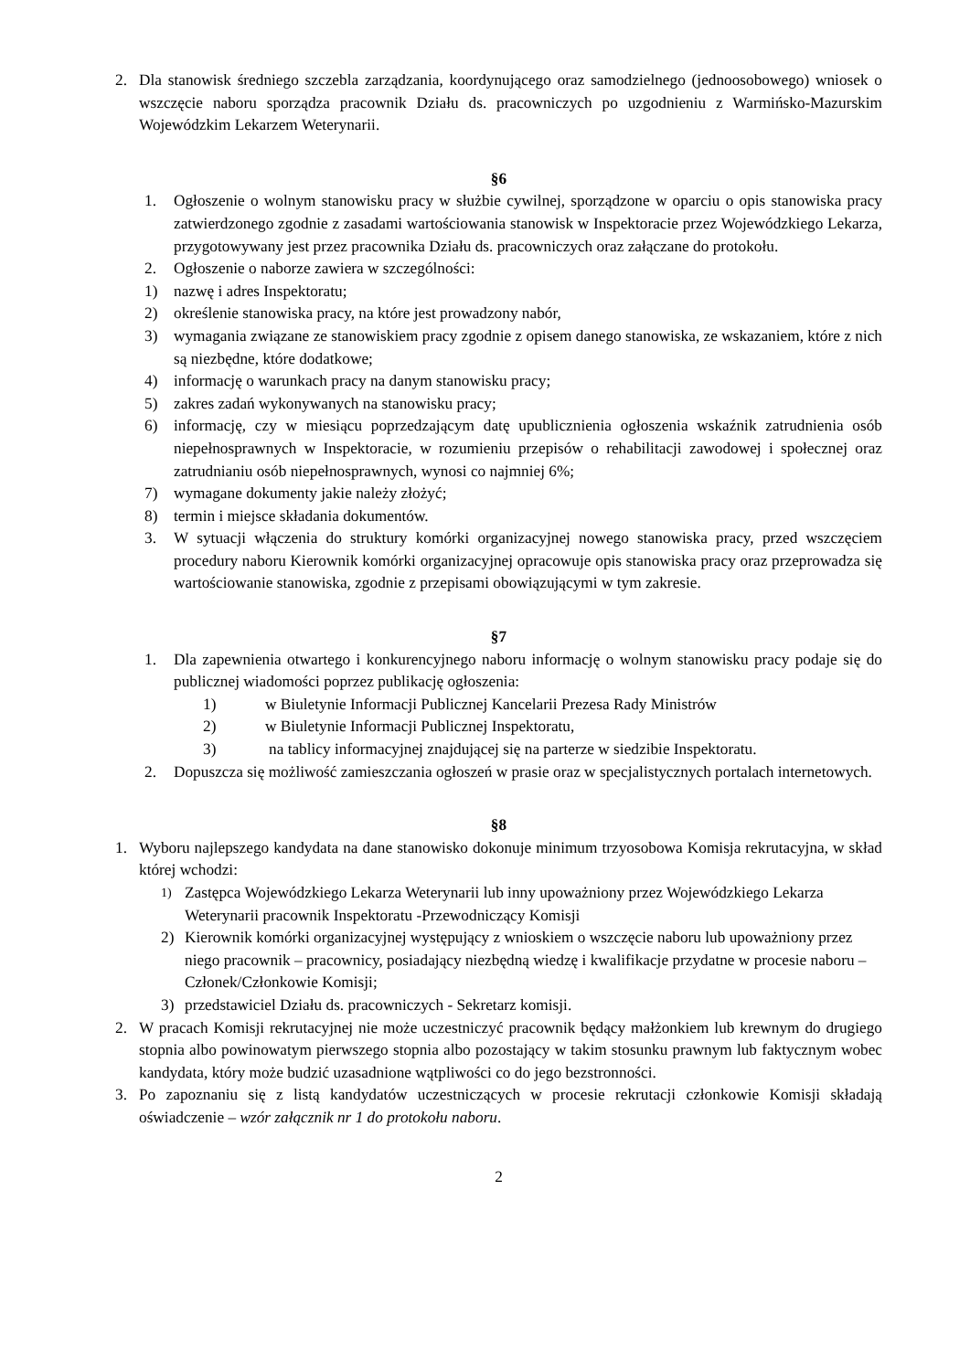2. Dla stanowisk średniego szczebla zarządzania, koordynującego oraz samodzielnego (jednoosobowego) wniosek o wszczęcie naboru sporządza pracownik Działu ds. pracowniczych po uzgodnieniu z Warmińsko-Mazurskim Wojewódzkim Lekarzem Weterynarii.
§6
1. Ogłoszenie o wolnym stanowisku pracy w służbie cywilnej, sporządzone w oparciu o opis stanowiska pracy zatwierdzonego zgodnie z zasadami wartościowania stanowisk w Inspektoracie przez Wojewódzkiego Lekarza, przygotowywany jest przez pracownika Działu ds. pracowniczych oraz załączane do protokołu.
2. Ogłoszenie o naborze zawiera w szczególności:
1) nazwę i adres Inspektoratu;
2) określenie stanowiska pracy, na które jest prowadzony nabór,
3) wymagania związane ze stanowiskiem pracy zgodnie z opisem danego stanowiska, ze wskazaniem, które z nich są niezbędne, które dodatkowe;
4) informację o warunkach pracy na danym stanowisku pracy;
5) zakres zadań wykonywanych na stanowisku pracy;
6) informację, czy w miesiącu poprzedzającym datę upublicznienia ogłoszenia wskaźnik zatrudnienia osób niepełnosprawnych w Inspektoracie, w rozumieniu przepisów o rehabilitacji zawodowej i społecznej oraz zatrudnianiu osób niepełnosprawnych, wynosi co najmniej 6%;
7) wymagane dokumenty jakie należy złożyć;
8) termin i miejsce składania dokumentów.
3. W sytuacji włączenia do struktury komórki organizacyjnej nowego stanowiska pracy, przed wszczęciem procedury naboru Kierownik komórki organizacyjnej opracowuje opis stanowiska pracy oraz przeprowadza się wartościowanie stanowiska, zgodnie z przepisami obowiązującymi w tym zakresie.
§7
1. Dla zapewnienia otwartego i konkurencyjnego naboru informację o wolnym stanowisku pracy podaje się do publicznej wiadomości poprzez publikację ogłoszenia:
1) w Biuletynie Informacji Publicznej Kancelarii Prezesa Rady Ministrów
2) w Biuletynie Informacji Publicznej Inspektoratu,
3) na tablicy informacyjnej znajdującej się na parterze w siedzibie Inspektoratu.
2. Dopuszcza się możliwość zamieszczania ogłoszeń w prasie oraz w specjalistycznych portalach internetowych.
§8
1. Wyboru najlepszego kandydata na dane stanowisko dokonuje minimum trzyosobowa Komisja rekrutacyjna, w skład której wchodzi:
1) Zastępca Wojewódzkiego Lekarza Weterynarii lub inny upoważniony przez Wojewódzkiego Lekarza Weterynarii pracownik Inspektoratu -Przewodniczący Komisji
2) Kierownik komórki organizacyjnej występujący z wnioskiem o wszczęcie naboru lub upoważniony przez niego pracownik – pracownicy, posiadający niezbędną wiedzę i kwalifikacje przydatne w procesie naboru – Członek/Członkowie Komisji;
3) przedstawiciel Działu ds. pracowniczych - Sekretarz komisji.
2. W pracach Komisji rekrutacyjnej nie może uczestniczyć pracownik będący małżonkiem lub krewnym do drugiego stopnia albo powinowatym pierwszego stopnia albo pozostający w takim stosunku prawnym lub faktycznym wobec kandydata, który może budzić uzasadnione wątpliwości co do jego bezstronności.
3. Po zapoznaniu się z listą kandydatów uczestniczących w procesie rekrutacji członkowie Komisji składają oświadczenie – wzór załącznik nr 1 do protokołu naboru.
2